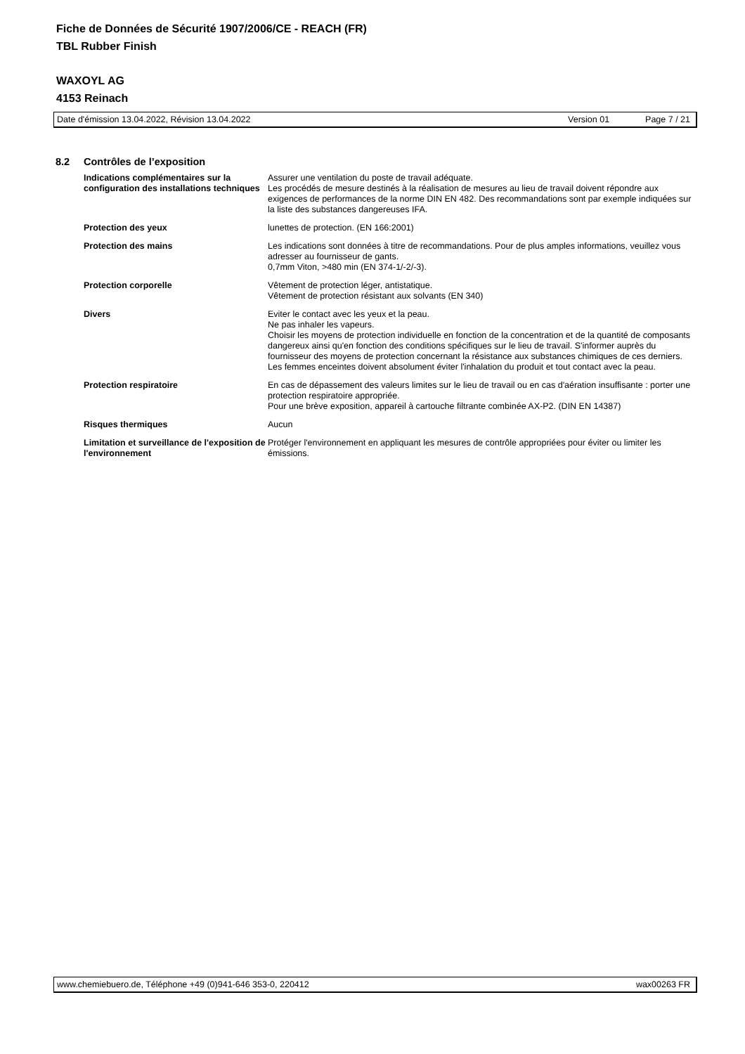Fiche de Données de Sécurité 1907/2006/CE - REACH (FR)
TBL Rubber Finish
WAXOYL AG
4153 Reinach
Date d'émission 13.04.2022, Révision 13.04.2022 Version 01 Page 7 / 21
8.2 Contrôles de l’exposition
Indications complémentaires sur la configuration des installations techniques
Assurer une ventilation du poste de travail adéquate.
Les procédés de mesure destinés à la réalisation de mesures au lieu de travail doivent répondre aux exigences de performances de la norme DIN EN 482. Des recommandations sont par exemple indiquées sur la liste des substances dangereuses IFA.
Protection des yeux lunettes de protection. (EN 166:2001)
Protection des mains Les indications sont données à titre de recommandations. Pour de plus amples informations, veuillez vous adresser au fournisseur de gants.
0,7mm Viton, >480 min (EN 374-1/-2/-3).
Protection corporelle Vêtement de protection léger, antistatique.
Vêtement de protection résistant aux solvants (EN 340)
Divers Eviter le contact avec les yeux et la peau.
Ne pas inhaler les vapeurs.
Choisir les moyens de protection individuelle en fonction de la concentration et de la quantité de composants dangereux ainsi qu'en fonction des conditions spécifiques sur le lieu de travail. S'informer auprès du fournisseur des moyens de protection concernant la résistance aux substances chimiques de ces derniers.
Les femmes enceintes doivent absolument éviter l'inhalation du produit et tout contact avec la peau.
Protection respiratoire En cas de dépassement des valeurs limites sur le lieu de travail ou en cas d'aération insuffisante : porter une protection respiratoire appropriée.
Pour une brève exposition, appareil à cartouche filtrante combinée AX-P2. (DIN EN 14387)
Risques thermiques Aucun
Limitation et surveillance de l'exposition de l'environnement
Protéger l'environnement en appliquant les mesures de contrôle appropriées pour éviter ou limiter les émissions.
www.chemiebuero.de, Téléphone +49 (0)941-646 353-0, 220412 wax00263 FR